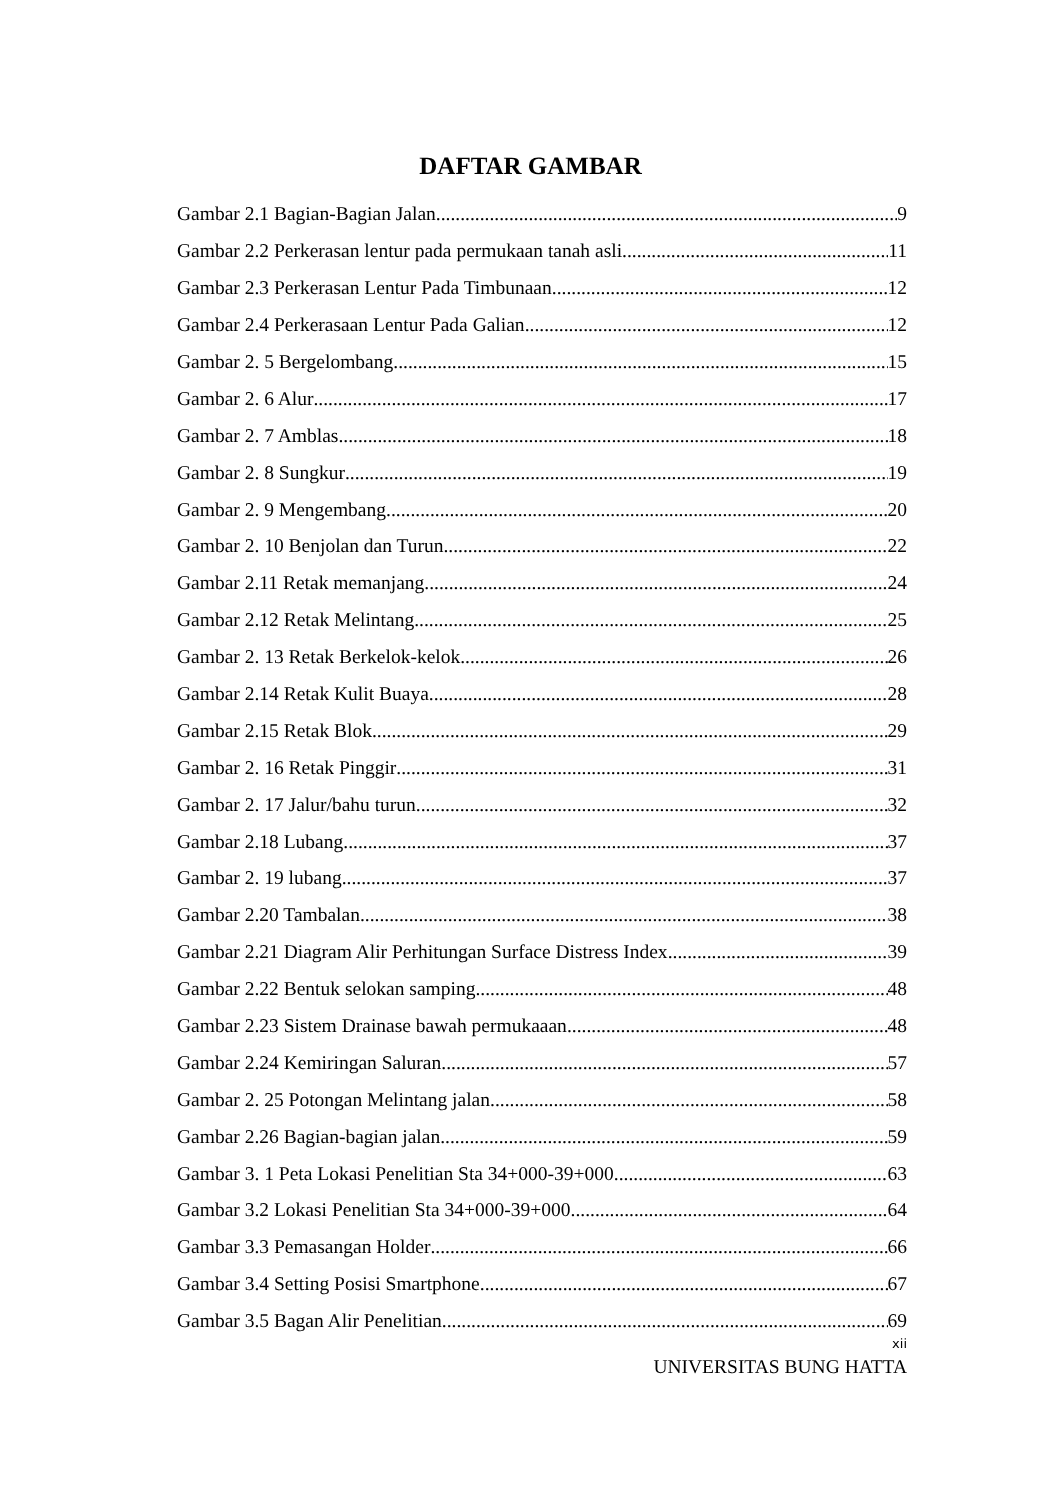DAFTAR GAMBAR
Gambar 2.1 Bagian-Bagian Jalan 9
Gambar 2.2 Perkerasan lentur pada permukaan tanah asli 11
Gambar 2.3 Perkerasan Lentur Pada Timbunaan 12
Gambar 2.4 Perkerasaan Lentur Pada Galian 12
Gambar 2. 5 Bergelombang 15
Gambar 2. 6 Alur 17
Gambar 2. 7 Amblas 18
Gambar 2. 8 Sungkur 19
Gambar 2. 9 Mengembang 20
Gambar 2. 10 Benjolan dan Turun 22
Gambar 2.11 Retak memanjang 24
Gambar 2.12 Retak Melintang 25
Gambar 2. 13 Retak Berkelok-kelok 26
Gambar 2.14 Retak Kulit Buaya 28
Gambar 2.15 Retak Blok 29
Gambar 2. 16 Retak Pinggir 31
Gambar 2. 17 Jalur/bahu turun 32
Gambar 2.18 Lubang 37
Gambar 2. 19 lubang 37
Gambar 2.20 Tambalan 38
Gambar 2.21 Diagram Alir Perhitungan Surface Distress Index 39
Gambar 2.22 Bentuk selokan samping 48
Gambar 2.23 Sistem Drainase bawah permukaaan 48
Gambar 2.24 Kemiringan Saluran 57
Gambar 2. 25 Potongan Melintang jalan 58
Gambar 2.26 Bagian-bagian jalan 59
Gambar 3. 1 Peta Lokasi Penelitian Sta 34+000-39+000 63
Gambar 3.2 Lokasi Penelitian Sta 34+000-39+000 64
Gambar 3.3 Pemasangan Holder 66
Gambar 3.4 Setting Posisi Smartphone 67
Gambar 3.5 Bagan Alir Penelitian 69
xii
UNIVERSITAS BUNG HATTA